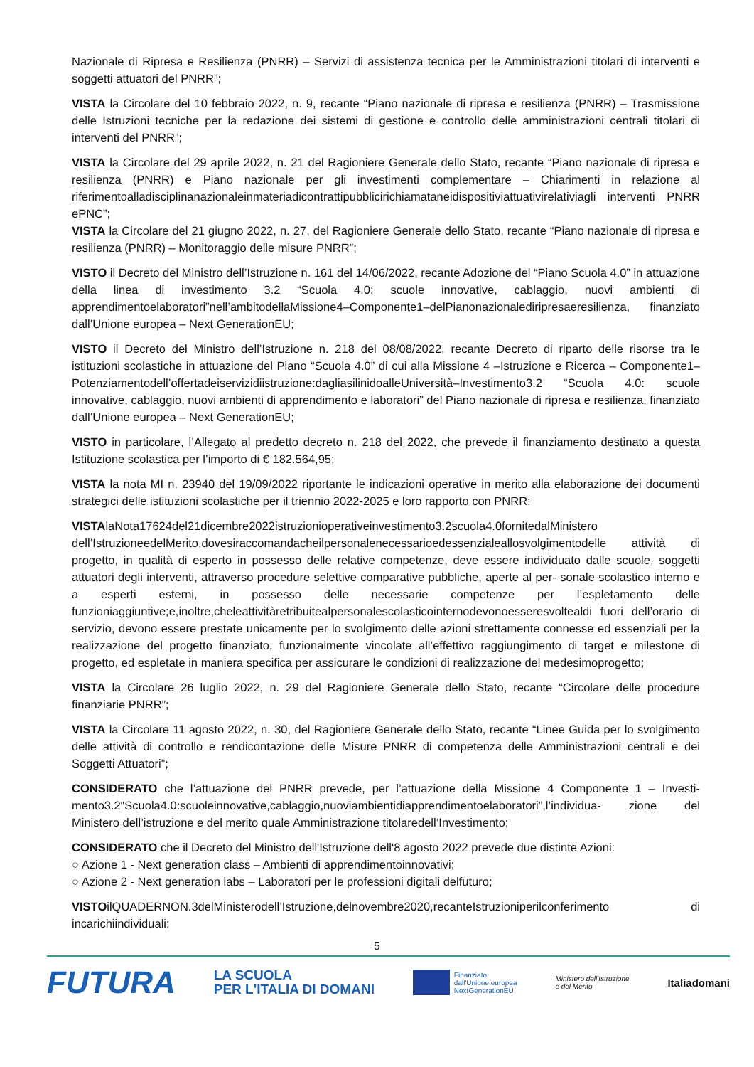Nazionale di Ripresa e Resilienza (PNRR) – Servizi di assistenza tecnica per le Amministrazioni titolari di interventi e soggetti attuatori del PNRR”;
VISTA la Circolare del 10 febbraio 2022, n. 9, recante “Piano nazionale di ripresa e resilienza (PNRR) – Trasmissione delle Istruzioni tecniche per la redazione dei sistemi di gestione e controllo delle amministrazioni centrali titolari di interventi del PNRR”;
VISTA la Circolare del 29 aprile 2022, n. 21 del Ragioniere Generale dello Stato, recante “Piano nazionale di ripresa e resilienza (PNRR) e Piano nazionale per gli investimenti complementare – Chiarimenti in relazione al riferimentoalladisciplinanazionaleinmateriadicontrattipubblicirichiamataneidispositiviattuativirelativiagli interventi PNRR ePNC”;
VISTA la Circolare del 21 giugno 2022, n. 27, del Ragioniere Generale dello Stato, recante “Piano nazionale di ripresa e resilienza (PNRR) – Monitoraggio delle misure PNRR”;
VISTO il Decreto del Ministro dell’Istruzione n. 161 del 14/06/2022, recante Adozione del “Piano Scuola 4.0” in attuazione della linea di investimento 3.2 “Scuola 4.0: scuole innovative, cablaggio, nuovi ambienti di apprendimentoelaboratori”nell’ambitodellaMissione4–Componente1–delPianonazionalediripresaeresilienza, finanziato dall’Unione europea – Next GenerationEU;
VISTO il Decreto del Ministro dell’Istruzione n. 218 del 08/08/2022, recante Decreto di riparto delle risorse tra le istituzioni scolastiche in attuazione del Piano “Scuola 4.0” di cui alla Missione 4 –Istruzione e Ricerca – Componente1–Potenziamentodell’offertadeiservizidiistruzione:dagliasilinidoalleUniversità–Investimento3.2 “Scuola 4.0: scuole innovative, cablaggio, nuovi ambienti di apprendimento e laboratori” del Piano nazionale di ripresa e resilienza, finanziato dall’Unione europea – Next GenerationEU;
VISTO in particolare, l’Allegato al predetto decreto n. 218 del 2022, che prevede il finanziamento destinato a questa Istituzione scolastica per l’importo di € 182.564,95;
VISTA la nota MI n. 23940 del 19/09/2022 riportante le indicazioni operative in merito alla elaborazione dei documenti strategici delle istituzioni scolastiche per il triennio 2022-2025 e loro rapporto con PNRR;
VISTAlaNota17624del21dicembre2022istruzionioperativeinvestimento3.2scuola4.0fornitedalMinistero dell’IstruzioneedelMerito,dovesiraccomandacheilpersonalenecessarioedessenzialeallosvolgimentodelle attività di progetto, in qualità di esperto in possesso delle relative competenze, deve essere individuato dalle scuole, soggetti attuatori degli interventi, attraverso procedure selettive comparative pubbliche, aperte al per- sonale scolastico interno e a esperti esterni, in possesso delle necessarie competenze per l’espletamento delle funzioniaggiuntive;e,inoltre,cheleattivitàretribuitealpersonalescolasticointernodevonoesseresvoltealdi fuori dell’orario di servizio, devono essere prestate unicamente per lo svolgimento delle azioni strettamente connesse ed essenziali per la realizzazione del progetto finanziato, funzionalmente vincolate all’effettivo raggiungimento di target e milestone di progetto, ed espletate in maniera specifica per assicurare le condizioni di realizzazione del medesimoprogetto;
VISTA la Circolare 26 luglio 2022, n. 29 del Ragioniere Generale dello Stato, recante “Circolare delle procedure finanziarie PNRR”;
VISTA la Circolare 11 agosto 2022, n. 30, del Ragioniere Generale dello Stato, recante “Linee Guida per lo svolgimento delle attività di controllo e rendicontazione delle Misure PNRR di competenza delle Amministrazioni centrali e dei Soggetti Attuatori”;
CONSIDERATO che l’attuazione del PNRR prevede, per l’attuazione della Missione 4 Componente 1 – Investi- mento3.2“Scuola4.0:scuoleinnovative,cablaggio,nuoviambientidiapprendimentoelaboratori”,l’individua- zione del Ministero dell’istruzione e del merito quale Amministrazione titolaredell’Investimento;
CONSIDERATO che il Decreto del Ministro dell'Istruzione dell'8 agosto 2022 prevede due distinte Azioni:
○ Azione 1 - Next generation class – Ambienti di apprendimentoinnovativi;
○ Azione 2 - Next generation labs – Laboratori per le professioni digitali delfuturo;
VISTOilQUADERNON.3delMinisterodell’Istruzione,delnovembre2020,recanteIstruzioniperilconferimento di incarichiindividuali;
5
FUTURA LA SCUOLA
PER L'ITALIA DI DOMANI Finanziato
dall'Unione europea
NextGenerationEU Ministero dell'Istruzione
e del Merito Italiadomani